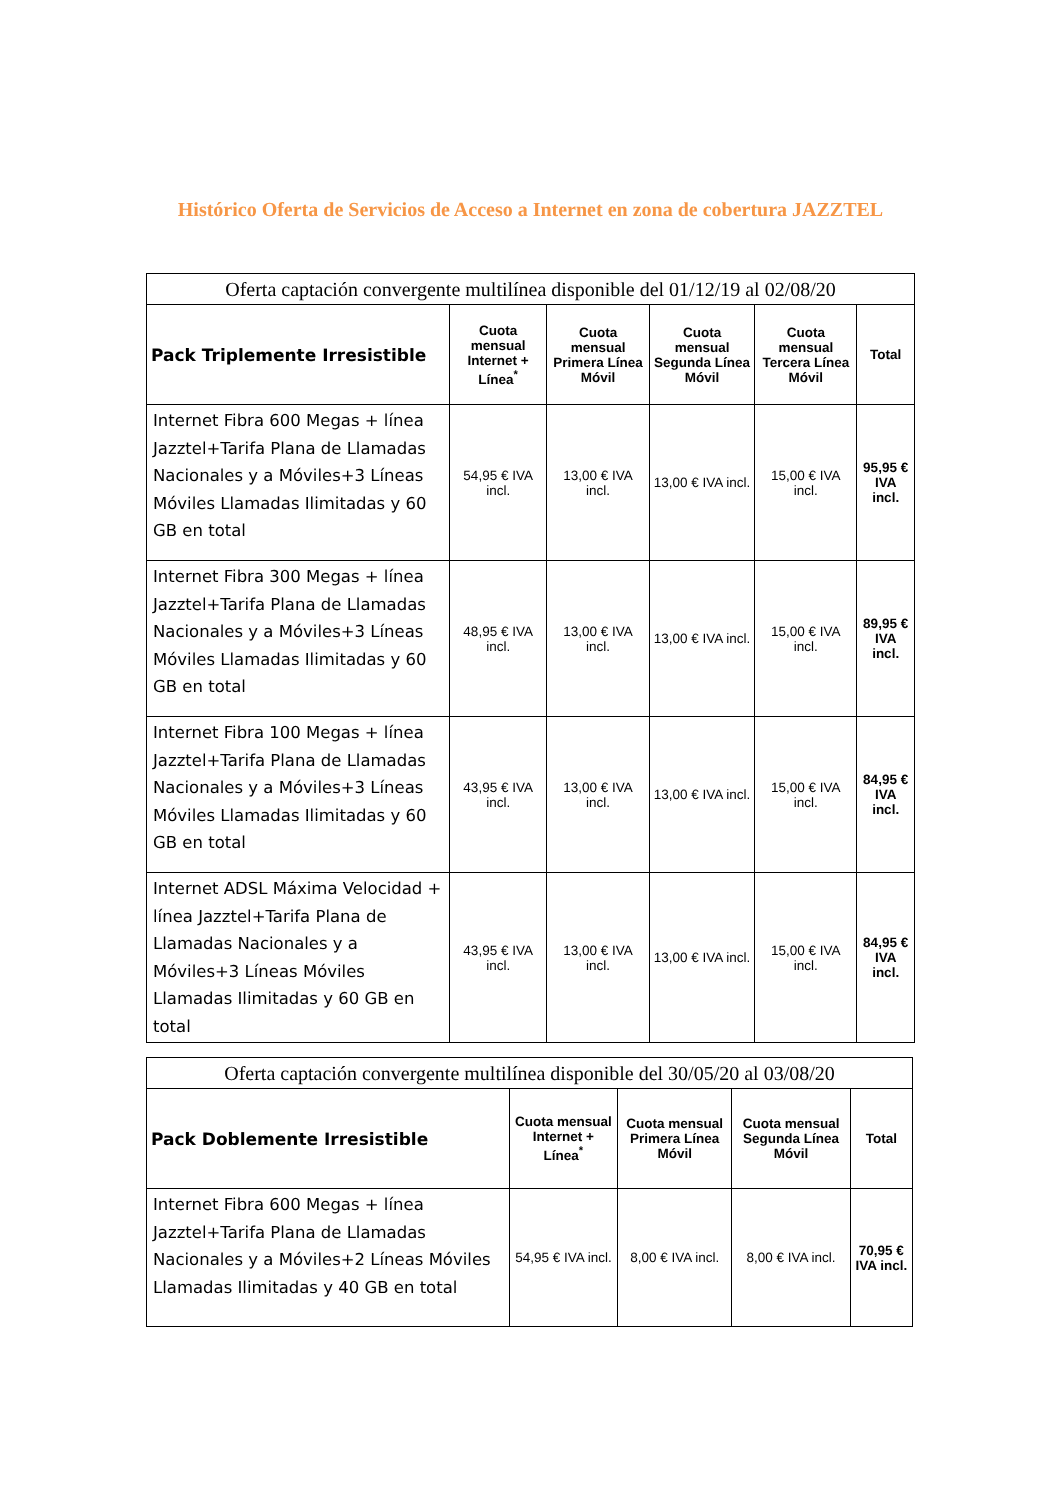Histórico Oferta de Servicios de Acceso a Internet en zona de cobertura JAZZTEL
| Oferta captación convergente multilínea disponible del 01/12/19 al 02/08/20 | | | | | |
| --- | --- | --- | --- | --- | --- |
| Pack Triplemente Irresistible | Cuota mensual Internet + Línea<sup>*</sup> | Cuota mensual Primera Línea Móvil | Cuota mensual Segunda Línea Móvil | Cuota mensual Tercera Línea Móvil | Total |
| Internet Fibra 600 Megas + línea Jazztel+Tarifa Plana de Llamadas Nacionales y a Móviles+3 Líneas Móviles Llamadas Ilimitadas y 60 GB en total | 54,95 € IVA incl. | 13,00 € IVA incl. | 13,00 € IVA incl. | 15,00 € IVA incl. | 95,95 € IVA incl. |
| Internet Fibra 300 Megas + línea Jazztel+Tarifa Plana de Llamadas Nacionales y a Móviles+3 Líneas Móviles Llamadas Ilimitadas y 60 GB en total | 48,95 € IVA incl. | 13,00 € IVA incl. | 13,00 € IVA incl. | 15,00 € IVA incl. | 89,95 € IVA incl. |
| Internet Fibra 100 Megas + línea Jazztel+Tarifa Plana de Llamadas Nacionales y a Móviles+3 Líneas Móviles Llamadas Ilimitadas y 60 GB en total | 43,95 € IVA incl. | 13,00 € IVA incl. | 13,00 € IVA incl. | 15,00 € IVA incl. | 84,95 € IVA incl. |
| Internet ADSL Máxima Velocidad + línea Jazztel+Tarifa Plana de Llamadas Nacionales y a Móviles+3 Líneas Móviles Llamadas Ilimitadas y 60 GB en total | 43,95 € IVA incl. | 13,00 € IVA incl. | 13,00 € IVA incl. | 15,00 € IVA incl. | 84,95 € IVA incl. |
| Oferta captación convergente multilínea disponible del 30/05/20 al 03/08/20 | | | | |
| --- | --- | --- | --- | --- |
| Pack Doblemente Irresistible | Cuota mensual Internet + Línea<sup>*</sup> | Cuota mensual Primera Línea Móvil | Cuota mensual Segunda Línea Móvil | Total |
| Internet Fibra 600 Megas + línea Jazztel+Tarifa Plana de Llamadas Nacionales y a Móviles+2 Líneas Móviles Llamadas Ilimitadas y 40 GB en total | 54,95 € IVA incl. | 8,00 € IVA incl. | 8,00 € IVA incl. | 70,95 € IVA incl. |